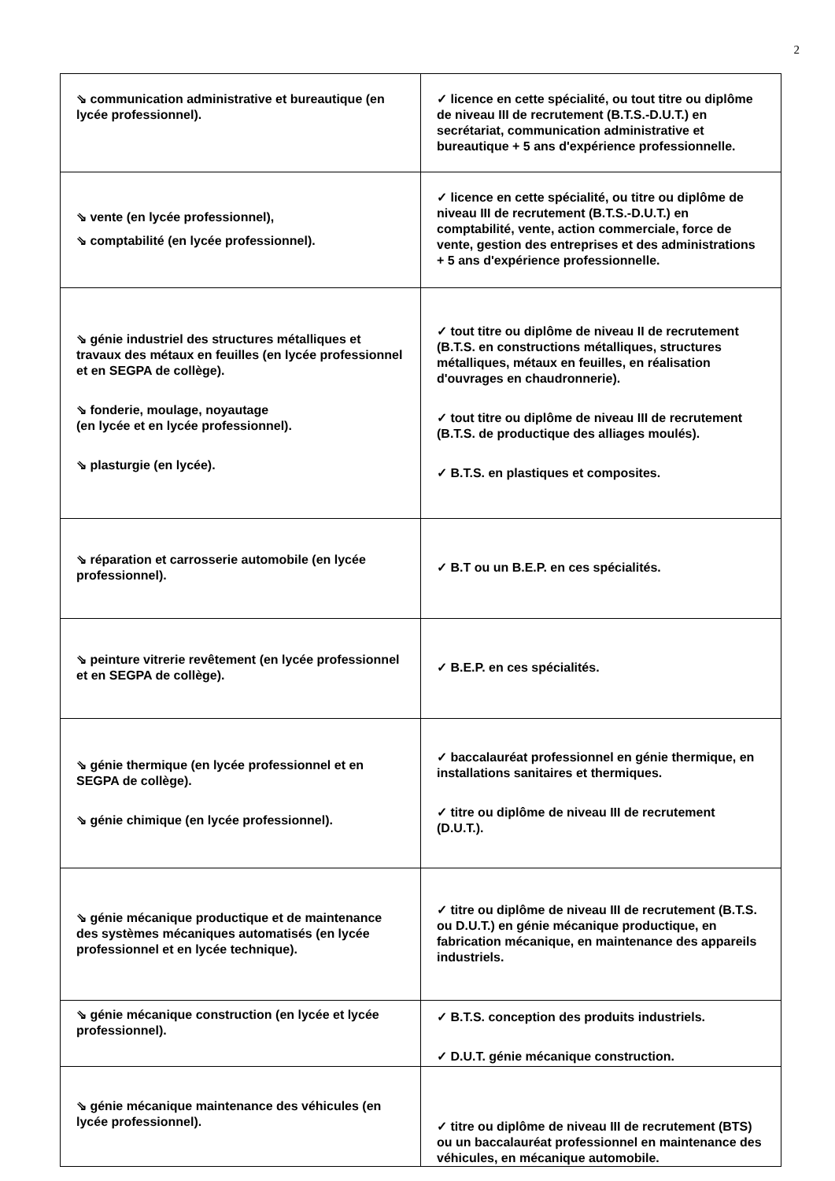2
| ⇘ communication administrative et bureautique (en lycée professionnel). | ✓ licence en cette spécialité, ou tout titre ou diplôme de niveau III de recrutement (B.T.S.-D.U.T.) en secrétariat, communication administrative et bureautique + 5 ans d'expérience professionnelle. |
| ⇘ vente (en lycée professionnel), ⇘ comptabilité (en lycée professionnel). | ✓ licence en cette spécialité, ou titre ou diplôme de niveau III de recrutement (B.T.S.-D.U.T.) en comptabilité, vente, action commerciale, force de vente, gestion des entreprises et des administrations + 5 ans d'expérience professionnelle. |
| ⇘ génie industriel des structures métalliques et travaux des métaux en feuilles (en lycée professionnel et en SEGPA de collège). ⇘ fonderie, moulage, noyautage (en lycée et en lycée professionnel). ⇘ plasturgie (en lycée). | ✓ tout titre ou diplôme de niveau II de recrutement (B.T.S. en constructions métalliques, structures métalliques, métaux en feuilles, en réalisation d'ouvrages en chaudronnerie). ✓ tout titre ou diplôme de niveau III de recrutement (B.T.S. de productique des alliages moulés). ✓ B.T.S. en plastiques et composites. |
| ⇘ réparation et carrosserie automobile (en lycée professionnel). | ✓ B.T ou un B.E.P. en ces spécialités. |
| ⇘ peinture vitrerie revêtement (en lycée professionnel et en SEGPA de collège). | ✓ B.E.P. en ces spécialités. |
| ⇘ génie thermique (en lycée professionnel et en SEGPA de collège). ⇘ génie chimique (en lycée professionnel). | ✓ baccalauréat professionnel en génie thermique, en installations sanitaires et thermiques. ✓ titre ou diplôme de niveau III de recrutement (D.U.T.). |
| ⇘ génie mécanique productique et de maintenance des systèmes mécaniques automatisés (en lycée professionnel et en lycée technique). | ✓ titre ou diplôme de niveau III de recrutement (B.T.S. ou D.U.T.) en génie mécanique productique, en fabrication mécanique, en maintenance des appareils industriels. |
| ⇘ génie mécanique construction (en lycée et lycée professionnel). | ✓ B.T.S. conception des produits industriels. ✓ D.U.T. génie mécanique construction. |
| ⇘ génie mécanique maintenance des véhicules (en lycée professionnel). | ✓ titre ou diplôme de niveau III de recrutement (BTS) ou un baccalauréat professionnel en maintenance des véhicules, en mécanique automobile. |